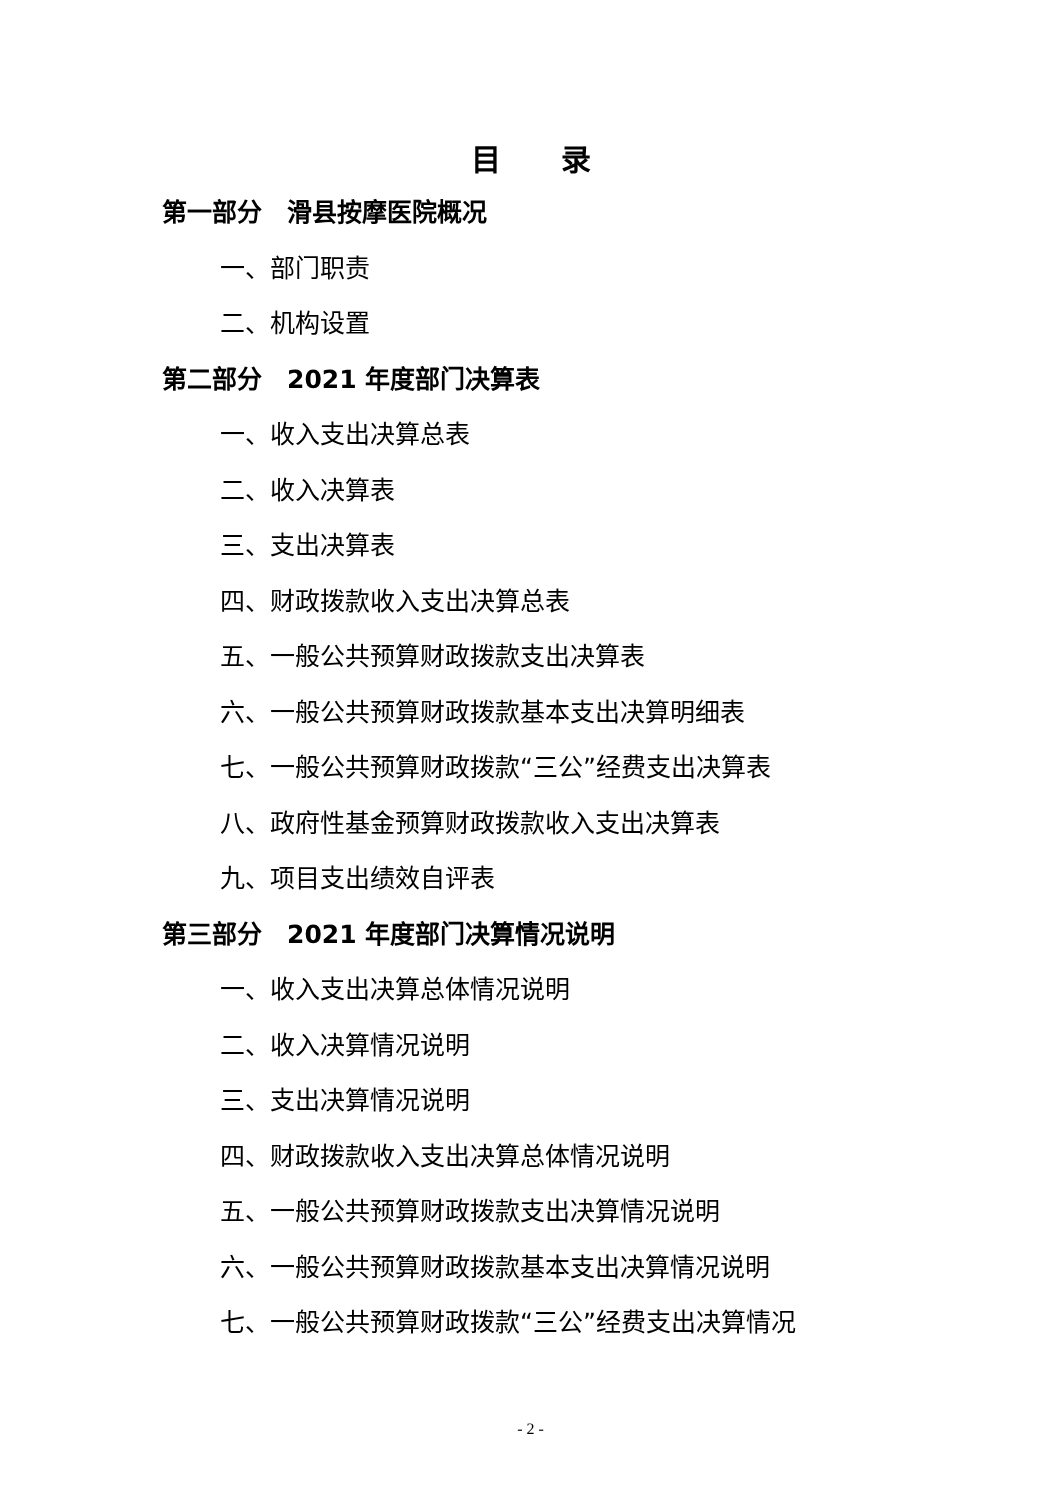目录
第一部分　滑县按摩医院概况
一、部门职责
二、机构设置
第二部分　2021 年度部门决算表
一、收入支出决算总表
二、收入决算表
三、支出决算表
四、财政拨款收入支出决算总表
五、一般公共预算财政拨款支出决算表
六、一般公共预算财政拨款基本支出决算明细表
七、一般公共预算财政拨款“三公”经费支出决算表
八、政府性基金预算财政拨款收入支出决算表
九、项目支出绩效自评表
第三部分　2021 年度部门决算情况说明
一、收入支出决算总体情况说明
二、收入决算情况说明
三、支出决算情况说明
四、财政拨款收入支出决算总体情况说明
五、一般公共预算财政拨款支出决算情况说明
六、一般公共预算财政拨款基本支出决算情况说明
七、一般公共预算财政拨款“三公”经费支出决算情况
- 2 -